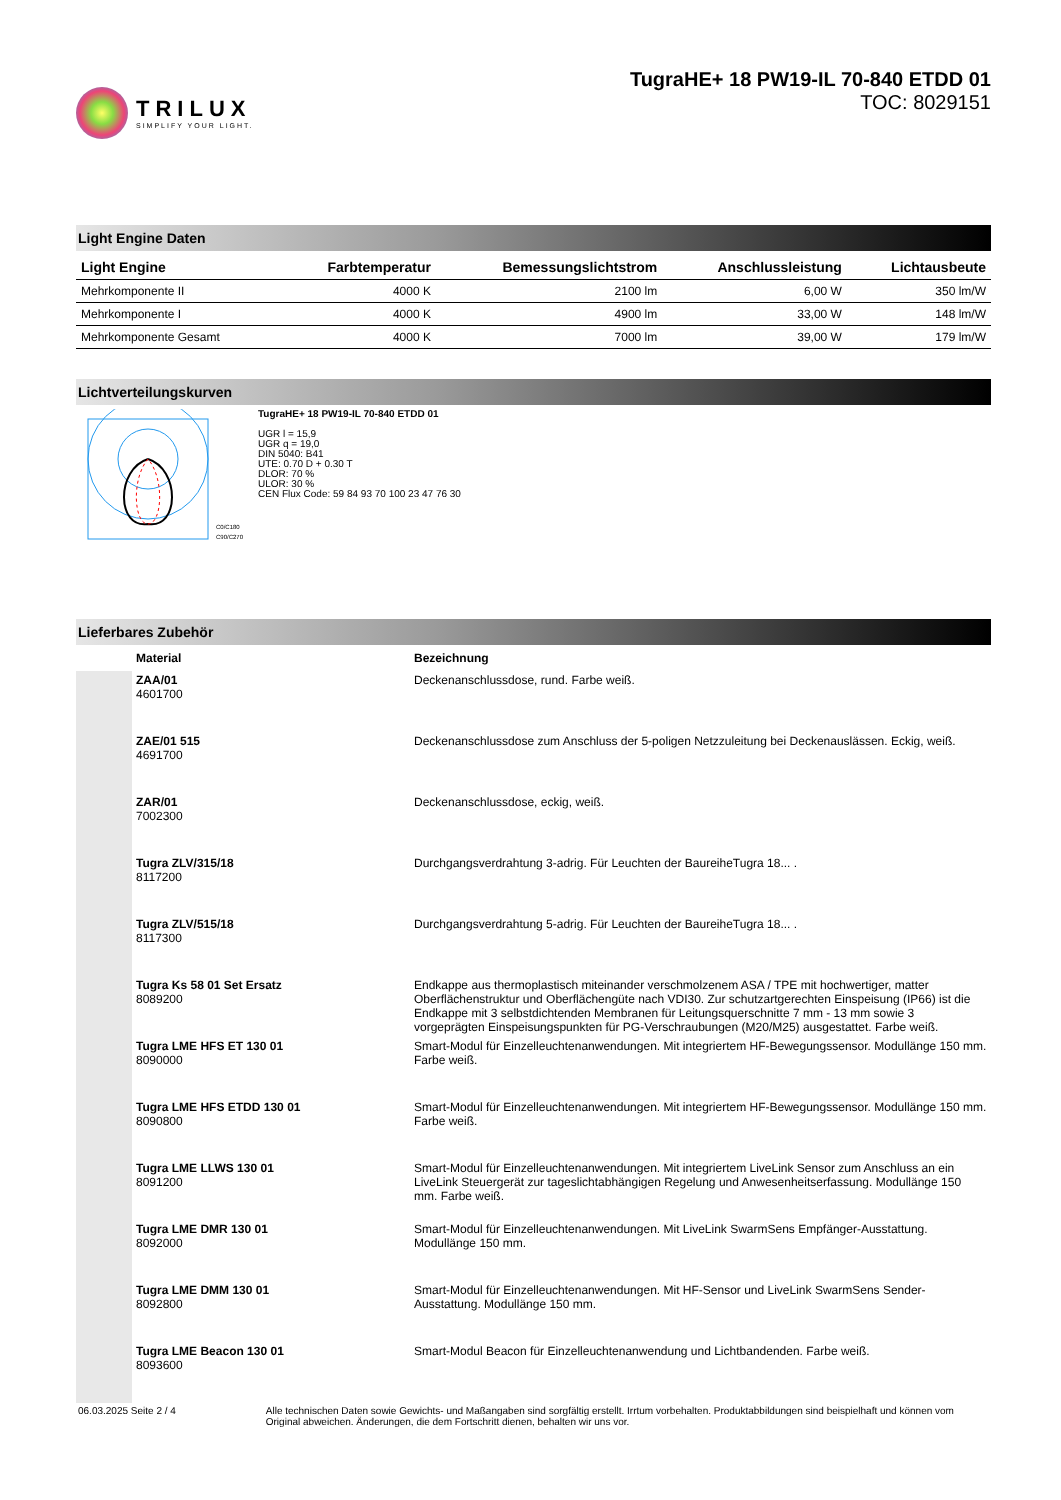TRILUX
SIMPLIFY YOUR LIGHT.
TugraHE+ 18 PW19-IL 70-840 ETDD 01
TOC: 8029151
Light Engine Daten
| Light Engine | Farbtemperatur | Bemessungslichtstrom | Anschlussleistung | Lichtausbeute |
| --- | --- | --- | --- | --- |
| Mehrkomponente II | 4000 K | 2100 lm | 6,00 W | 350 lm/W |
| Mehrkomponente I | 4000 K | 4900 lm | 33,00 W | 148 lm/W |
| Mehrkomponente Gesamt | 4000 K | 7000 lm | 39,00 W | 179 lm/W |
Lichtverteilungskurven
C0/C180
C90/C270
TugraHE+ 18 PW19-IL 70-840 ETDD 01
UGR l = 15,9
UGR q = 19,0
DIN 5040: B41
UTE: 0.70 D + 0.30 T
DLOR: 70 %
ULOR: 30 %
CEN Flux Code: 59 84 93 70 100 23 47 76 30
Lieferbares Zubehör
| | Material | Bezeichnung |
| --- | --- | --- |
| | ZAA/01 4601700 | Deckenanschlussdose, rund. Farbe weiß. |
| | ZAE/01 515 4691700 | Deckenanschlussdose zum Anschluss der 5-poligen Netzzuleitung bei Deckenauslässen. Eckig, weiß. |
| | ZAR/01 7002300 | Deckenanschlussdose, eckig, weiß. |
| | Tugra ZLV/315/18 8117200 | Durchgangsverdrahtung 3-adrig. Für Leuchten der BaureiheTugra 18... . |
| | Tugra ZLV/515/18 8117300 | Durchgangsverdrahtung 5-adrig. Für Leuchten der BaureiheTugra 18... . |
| | Tugra Ks 58 01 Set Ersatz 8089200 | Endkappe aus thermoplastisch miteinander verschmolzenem ASA / TPE mit hochwertiger, matter Oberflächenstruktur und Oberflächengüte nach VDI30. Zur schutzartgerechten Einspeisung (IP66) ist die Endkappe mit 3 selbstdichtenden Membranen für Leitungsquerschnitte 7 mm - 13 mm sowie 3 vorgeprägten Einspeisungspunkten für PG-Verschraubungen (M20/M25) ausgestattet. Farbe weiß. |
| | Tugra LME HFS ET 130 01 8090000 | Smart-Modul für Einzelleuchtenanwendungen. Mit integriertem HF-Bewegungssensor. Modullänge 150 mm. Farbe weiß. |
| | Tugra LME HFS ETDD 130 01 8090800 | Smart-Modul für Einzelleuchtenanwendungen. Mit integriertem HF-Bewegungssensor. Modullänge 150 mm. Farbe weiß. |
| | Tugra LME LLWS 130 01 8091200 | Smart-Modul für Einzelleuchtenanwendungen. Mit integriertem LiveLink Sensor zum Anschluss an ein LiveLink Steuergerät zur tageslichtabhängigen Regelung und Anwesenheitserfassung. Modullänge 150 mm. Farbe weiß. |
| | Tugra LME DMR 130 01 8092000 | Smart-Modul für Einzelleuchtenanwendungen. Mit LiveLink SwarmSens Empfänger-Ausstattung. Modullänge 150 mm. |
| | Tugra LME DMM 130 01 8092800 | Smart-Modul für Einzelleuchtenanwendungen. Mit HF-Sensor und LiveLink SwarmSens Sender-Ausstattung. Modullänge 150 mm. |
| | Tugra LME Beacon 130 01 8093600 | Smart-Modul Beacon für Einzelleuchtenanwendung und Lichtbandenden. Farbe weiß. |
06.03.2025 Seite 2 / 4 Alle technischen Daten sowie Gewichts- und Maßangaben sind sorgfältig erstellt. Irrtum vorbehalten. Produktabbildungen sind beispielhaft und können vom Original abweichen. Änderungen, die dem Fortschritt dienen, behalten wir uns vor.